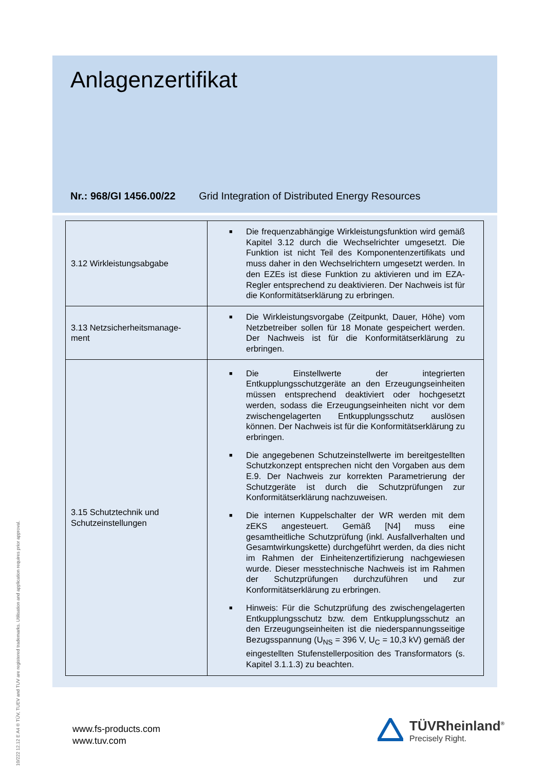Anlagenzertifikat
Nr.: 968/GI 1456.00/22 Grid Integration of Distributed Energy Resources
| 3.12 Wirkleistungsabgabe | ■ Die frequenzabhängige Wirkleistungsfunktion wird gemäß Kapitel 3.12 durch die Wechselrichter umgesetzt. Die Funktion ist nicht Teil des Komponentenzertifikats und muss daher in den Wechselrichtern umgesetzt werden. In den EZEs ist diese Funktion zu aktivieren und im EZA-Regler entsprechend zu deaktivieren. Der Nachweis ist für die Konformitätserklärung zu erbringen. |
| 3.13 Netzsicherheitsmanage- ment | ■ Die Wirkleistungsvorgabe (Zeitpunkt, Dauer, Höhe) vom Netzbetreiber sollen für 18 Monate gespeichert werden. Der Nachweis ist für die Konformitätserklärung zu erbringen. |
| 3.15 Schutztechnik und Schutzeinstellungen | ■ Die Einstellwerte der integrierten Entkupplungsschutzgeräte an den Erzeugungseinheiten müssen entsprechend deaktiviert oder hochgesetzt werden, sodass die Erzeugungseinheiten nicht vor dem zwischengelagerten Entkupplungsschutz auslösen können. Der Nachweis ist für die Konformitätserklärung zu erbringen. ■ Die angegebenen Schutzeinstellwerte im bereitgestellten Schutzkonzept entsprechen nicht den Vorgaben aus dem E.9. Der Nachweis zur korrekten Parametrierung der Schutzgeräte ist durch die Schutzprüfungen zur Konformitätserklärung nachzuweisen. ■ Die internen Kuppelschalter der WR werden mit dem zEKS angesteuert. Gemäß [N4] muss eine gesamtheitliche Schutzprüfung (inkl. Ausfallverhalten und Gesamtwirkungskette) durchgeführt werden, da dies nicht im Rahmen der Einheitenzertifizierung nachgewiesen wurde. Dieser messtechnische Nachweis ist im Rahmen der Schutzprüfungen durchzuführen und zur Konformitätserklärung zu erbringen. ■ Hinweis: Für die Schutzprüfung des zwischengelagerten Entkupplungsschutz bzw. dem Entkupplungsschutz an den Erzeugungseinheiten ist die niederspannungsseitige Bezugsspannung (U<sub>NS</sub> = 396 V, U<sub>C</sub> = 10,3 kV) gemäß der eingestellten Stufenstellerposition des Transformators (s. Kapitel 3.1.1.3) zu beachten. |
10/222 12.12 E A4 ® TÜV, TUEV and TUV are registered trademarks. Utilisation and application requires prior approval.
www.fs-products.com
www.tuv.com
TÜVRheinland<sup>®</sup>
Precisely Right.